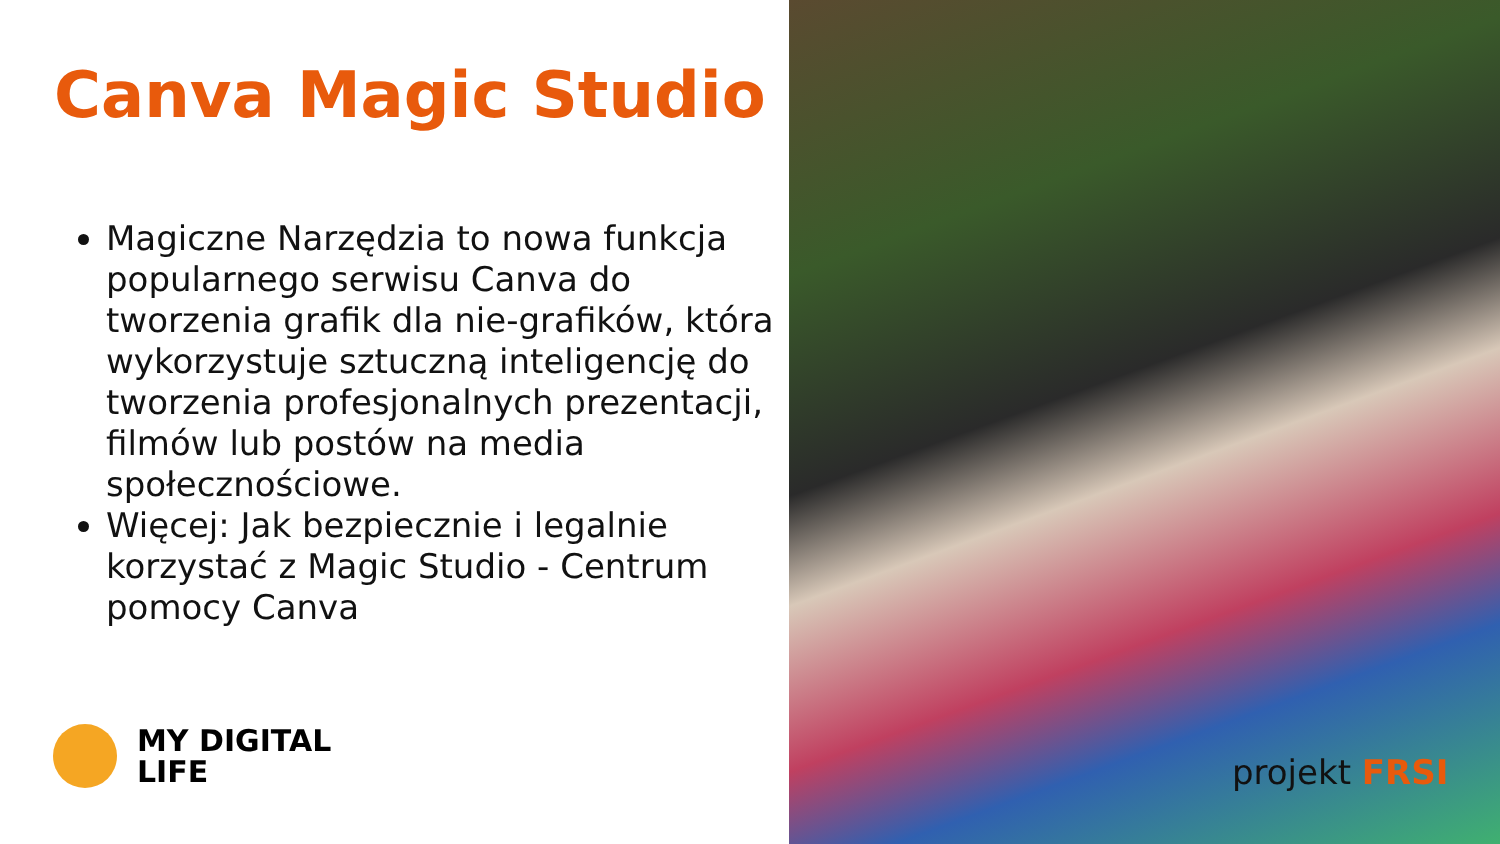Canva Magic Studio
Magiczne Narzędzia to nowa funkcja popularnego serwisu Canva do tworzenia grafik dla nie-grafików, która wykorzystuje sztuczną inteligencję do tworzenia profesjonalnych prezentacji, filmów lub postów na media społecznościowe.
Więcej: Jak bezpiecznie i legalnie korzystać z Magic Studio - Centrum pomocy Canva
MY DIGITAL
LIFE
projekt FRSI